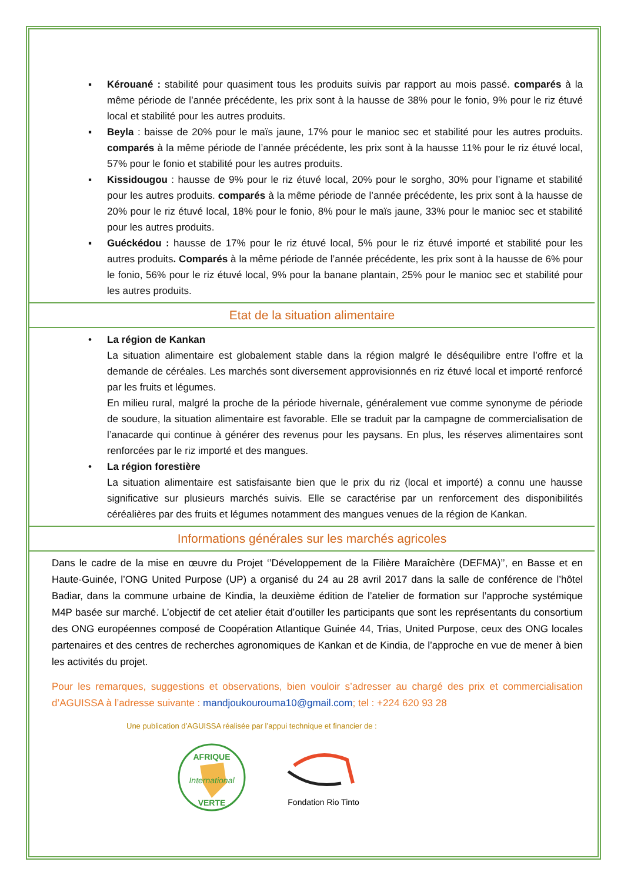▪ Kérouané : stabilité pour quasiment tous les produits suivis par rapport au mois passé. comparés à la même période de l’année précédente, les prix sont à la hausse de 38% pour le fonio, 9% pour le riz étuvé local et stabilité pour les autres produits.
▪ Beyla : baisse de 20% pour le maïs jaune, 17% pour le manioc sec et stabilité pour les autres produits. comparés à la même période de l’année précédente, les prix sont à la hausse 11% pour le riz étuvé local, 57% pour le fonio et stabilité pour les autres produits.
▪ Kissidougou : hausse de 9% pour le riz étuvé local, 20% pour le sorgho, 30% pour l’igname et stabilité pour les autres produits. comparés à la même période de l’année précédente, les prix sont à la hausse de 20% pour le riz étuvé local, 18% pour le fonio, 8% pour le maïs jaune, 33% pour le manioc sec et stabilité pour les autres produits.
▪ Guéckédou : hausse de 17% pour le riz étuvé local, 5% pour le riz étuvé importé et stabilité pour les autres produits. Comparés à la même période de l’année précédente, les prix sont à la hausse de 6% pour le fonio, 56% pour le riz étuvé local, 9% pour la banane plantain, 25% pour le manioc sec et stabilité pour les autres produits.
Etat de la situation alimentaire
• La région de Kankan
La situation alimentaire est globalement stable dans la région malgré le déséquilibre entre l’offre et la demande de céréales. Les marchés sont diversement approvisionnés en riz étuvé local et importé renforcé par les fruits et légumes.
En milieu rural, malgré la proche de la période hivernale, généralement vue comme synonyme de période de soudure, la situation alimentaire est favorable. Elle se traduit par la campagne de commercialisation de l’anacarde qui continue à générer des revenus pour les paysans. En plus, les réserves alimentaires sont renforcées par le riz importé et des mangues.
• La région forestière
La situation alimentaire est satisfaisante bien que le prix du riz (local et importé) a connu une hausse significative sur plusieurs marchés suivis. Elle se caractérise par un renforcement des disponibilités céréalières par des fruits et légumes notamment des mangues venues de la région de Kankan.
Informations générales sur les marchés agricoles
Dans le cadre de la mise en œuvre du Projet ‘’Développement de la Filière Maraîchère (DEFMA)’’, en Basse et en Haute-Guinée, l’ONG United Purpose (UP) a organisé du 24 au 28 avril 2017 dans la salle de conférence de l’hôtel Badiar, dans la commune urbaine de Kindia, la deuxième édition de l’atelier de formation sur l’approche systémique M4P basée sur marché. L’objectif de cet atelier était d’outiller les participants que sont les représentants du consortium des ONG européennes composé de Coopération Atlantique Guinée 44, Trias, United Purpose, ceux des ONG locales partenaires et des centres de recherches agronomiques de Kankan et de Kindia, de l’approche en vue de mener à bien les activités du projet.
Pour les remarques, suggestions et observations, bien vouloir s’adresser au chargé des prix et commercialisation d’AGUISSA à l’adresse suivante : mandjoukourouma10@gmail.com; tel : +224 620 93 28
Une publication d’AGUISSA réalisée par l’appui technique et financier de :
AFRIQUE
International
VERTE
Fondation Rio Tinto